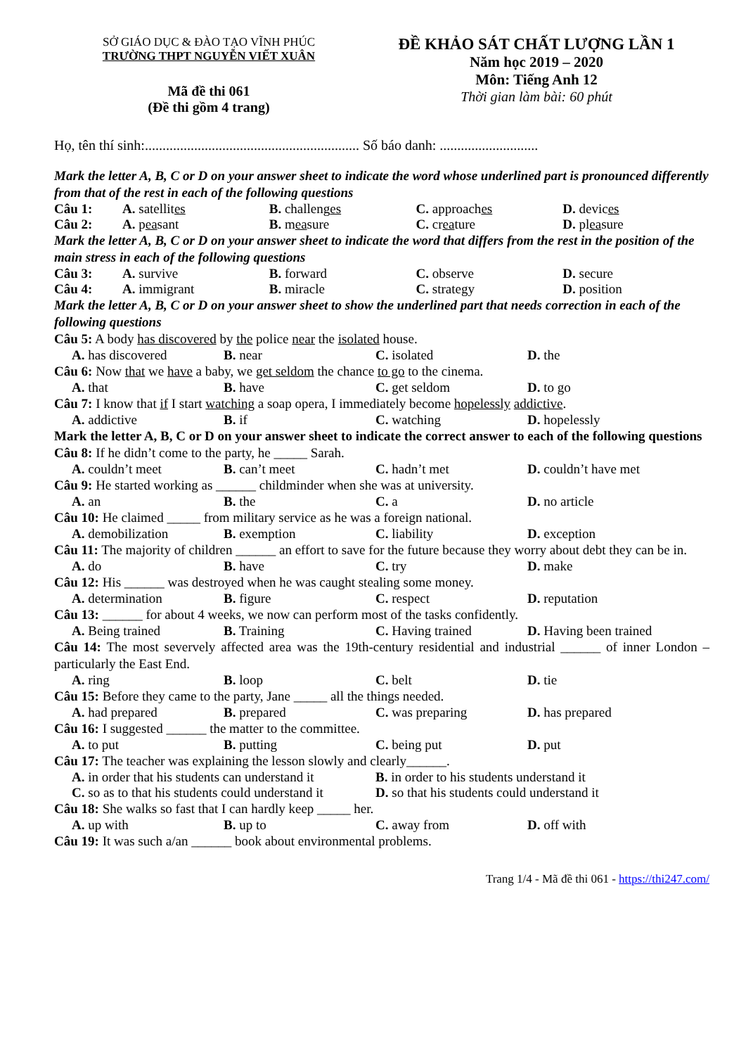SỞ GIÁO DỤC & ĐÀO TẠO VĨNH PHÚC
TRƯỜNG THPT NGUYỄN VIẾT XUÂN
Mã đề thi 061
(Đề thi gồm 4 trang)
ĐỀ KHẢO SÁT CHẤT LƯỢNG LẦN 1
Năm học 2019 – 2020
Môn: Tiếng Anh 12
Thời gian làm bài: 60 phút
Họ, tên thí sinh:............................................................. Số báo danh: ............................
Mark the letter A, B, C or D on your answer sheet to indicate the word whose underlined part is pronounced differently from that of the rest in each of the following questions
Câu 1: A. satellites B. challenges C. approaches D. devices
Câu 2: A. peasant B. measure C. creature D. pleasure
Mark the letter A, B, C or D on your answer sheet to indicate the word that differs from the rest in the position of the main stress in each of the following questions
Câu 3: A. survive B. forward C. observe D. secure
Câu 4: A. immigrant B. miracle C. strategy D. position
Mark the letter A, B, C or D on your answer sheet to show the underlined part that needs correction in each of the following questions
Câu 5: A body has discovered by the police near the isolated house.
A. has discovered B. near C. isolated D. the
Câu 6: Now that we have a baby, we get seldom the chance to go to the cinema.
A. that B. have C. get seldom D. to go
Câu 7: I know that if I start watching a soap opera, I immediately become hopelessly addictive.
A. addictive B. if C. watching D. hopelessly
Mark the letter A, B, C or D on your answer sheet to indicate the correct answer to each of the following questions
Câu 8: If he didn’t come to the party, he _____ Sarah.
A. couldn’t meet B. can’t meet C. hadn’t met D. couldn’t have met
Câu 9: He started working as ______ childminder when she was at university.
A. an B. the C. a D. no article
Câu 10: He claimed _____ from military service as he was a foreign national.
A. demobilization B. exemption C. liability D. exception
Câu 11: The majority of children ______ an effort to save for the future because they worry about debt they can be in.
A. do B. have C. try D. make
Câu 12: His ______ was destroyed when he was caught stealing some money.
A. determination B. figure C. respect D. reputation
Câu 13: ______ for about 4 weeks, we now can perform most of the tasks confidently.
A. Being trained B. Training C. Having trained D. Having been trained
Câu 14: The most severvely affected area was the 19th-century residential and industrial ______ of inner London – particularly the East End.
A. ring B. loop C. belt D. tie
Câu 15: Before they came to the party, Jane _____ all the things needed.
A. had prepared B. prepared C. was preparing D. has prepared
Câu 16: I suggested ______ the matter to the committee.
A. to put B. putting C. being put D. put
Câu 17: The teacher was explaining the lesson slowly and clearly______.
A. in order that his students can understand it B. in order to his students understand it
C. so as to that his students could understand it D. so that his students could understand it
Câu 18: She walks so fast that I can hardly keep _____ her.
A. up with B. up to C. away from D. off with
Câu 19: It was such a/an ______ book about environmental problems.
Trang 1/4 - Mã đề thi 061 - https://thi247.com/